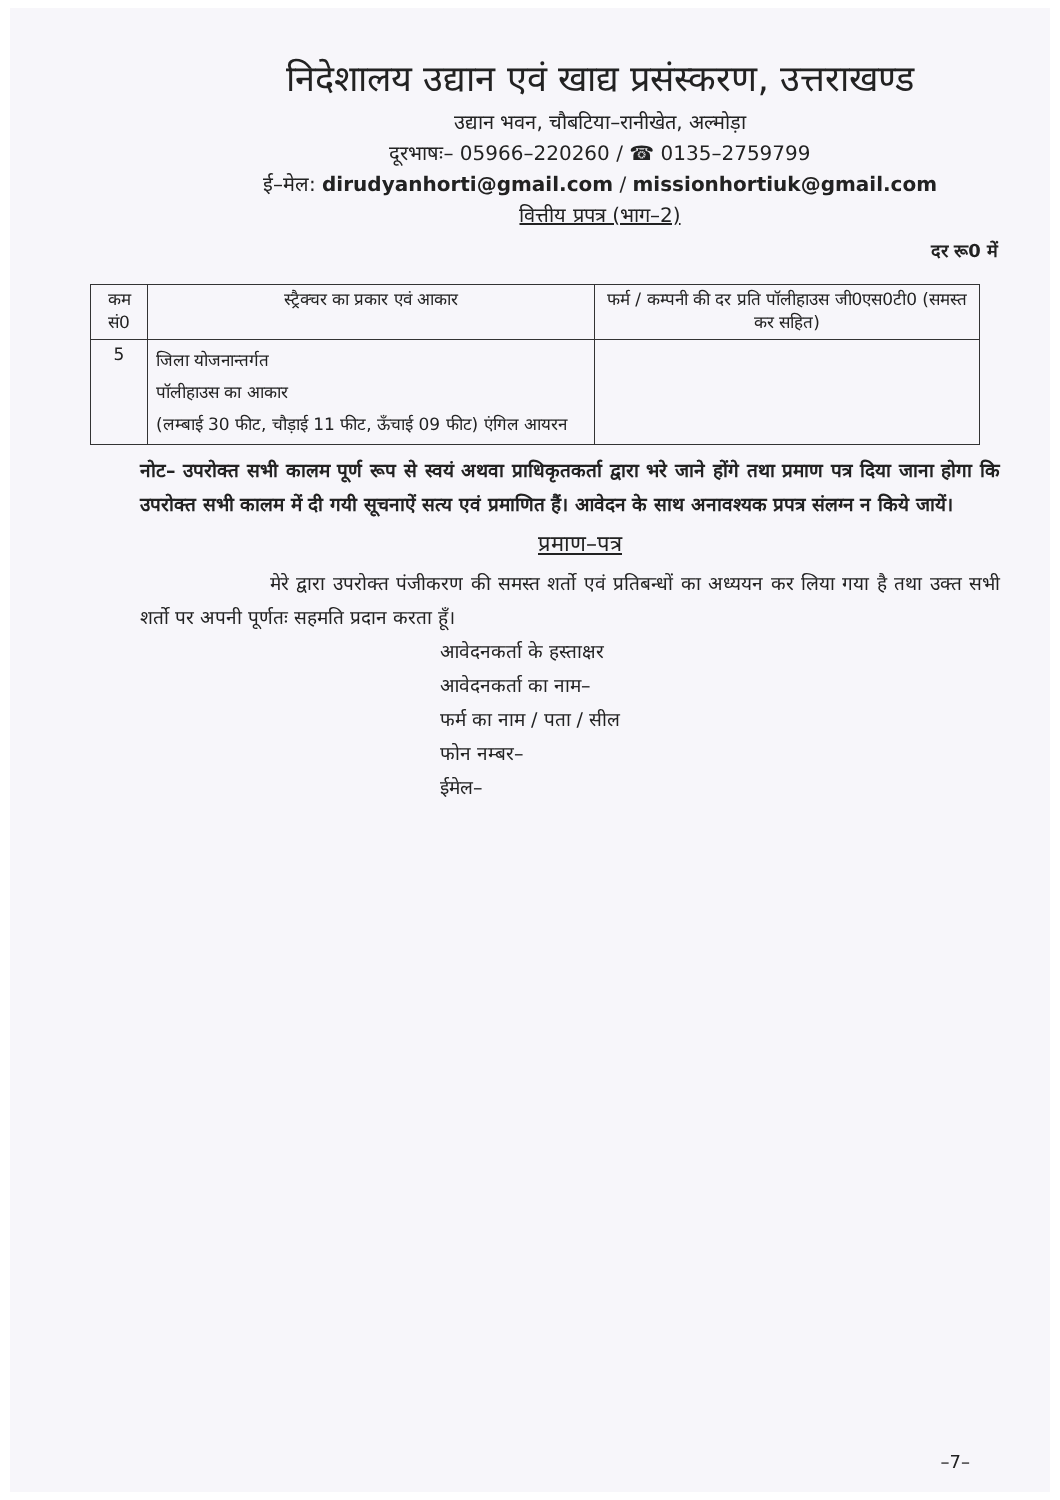निदेशालय उद्यान एवं खाद्य प्रसंस्करण, उत्तराखण्ड
उद्यान भवन, चौबटिया–रानीखेत, अल्मोड़ा
दूरभाषः– 05966–220260 / ☎ 0135–2759799
ई–मेल: dirudyanhorti@gmail.com / missionhortiuk@gmail.com
वित्तीय प्रपत्र (भाग–2)
दर रू0 में
| कम सं0 | स्ट्रैक्चर का प्रकार एवं आकार | फर्म / कम्पनी की दर प्रति पॉलीहाउस जी0एस0टी0 (समस्त कर सहित) |
| --- | --- | --- |
| 5 | जिला योजनान्तर्गत पॉलीहाउस का आकार (लम्बाई 30 फीट, चौड़ाई 11 फीट, ऊँचाई 09 फीट) एंगिल आयरन | |
नोट– उपरोक्त सभी कालम पूर्ण रूप से स्वयं अथवा प्राधिकृतकर्ता द्वारा भरे जाने होंगे तथा प्रमाण पत्र दिया जाना होगा कि उपरोक्त सभी कालम में दी गयी सूचनाऐं सत्य एवं प्रमाणित हैं। आवेदन के साथ अनावश्यक प्रपत्र संलग्न न किये जायें।
प्रमाण–पत्र
मेरे द्वारा उपरोक्त पंजीकरण की समस्त शर्तो एवं प्रतिबन्धों का अध्ययन कर लिया गया है तथा उक्त सभी शर्तो पर अपनी पूर्णतः सहमति प्रदान करता हूँ।
आवेदनकर्ता के हस्ताक्षर
आवेदनकर्ता का नाम–
फर्म का नाम / पता / सील
फोन नम्बर–
ईमेल–
–7–